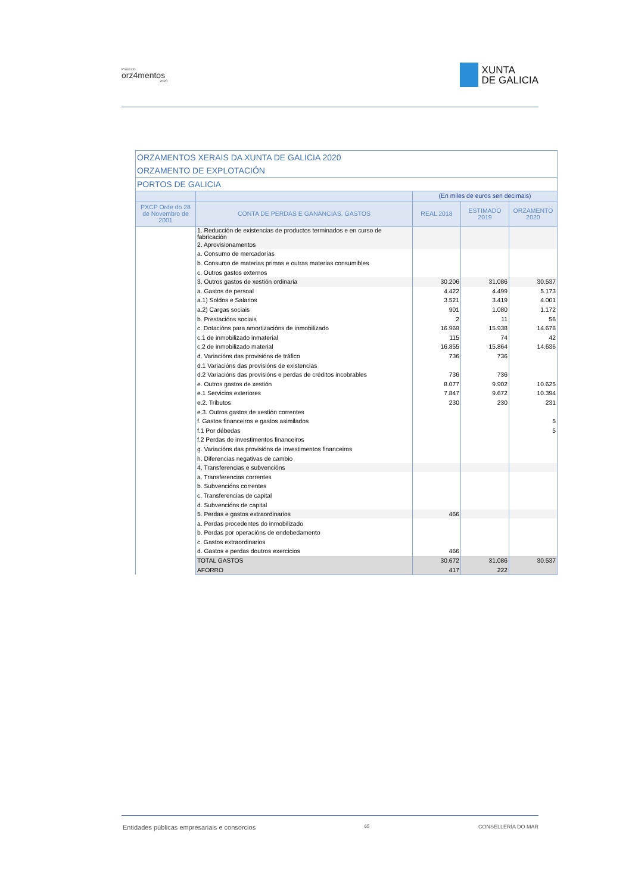Proxecto
orz4mentos
2020
XUNTA
DE GALICIA
| ORZAMENTOS XERAIS DA XUNTA DE GALICIA 2020 | | | | |
| --- | --- | --- | --- | --- |
| ORZAMENTO DE EXPLOTACIÓN | | | | |
| PORTOS DE GALICIA | | | | |
| | | (En miles de euros sen decimais) | | |
| PXCP Orde do 28 de Novembro de 2001 | CONTA DE PERDAS E GANANCIAS. GASTOS | REAL 2018 | ESTIMADO 2019 | ORZAMENTO 2020 |
| | 1. Reducción de existencias de productos terminados e en curso de fabricación | | | |
| | 2. Aprovisionamentos | | | |
| | a. Consumo de mercadorías | | | |
| | b. Consumo de materias primas e outras materias consumibles | | | |
| | c. Outros gastos externos | | | |
| | 3. Outros gastos de xestión ordinaria | 30.206 | 31.086 | 30.537 |
| | a. Gastos de persoal | 4.422 | 4.499 | 5.173 |
| | a.1) Soldos e Salarios | 3.521 | 3.419 | 4.001 |
| | a.2) Cargas sociais | 901 | 1.080 | 1.172 |
| | b. Prestacións sociais | 2 | 11 | 56 |
| | c. Dotacións para amortizacións de inmobilizado | 16.969 | 15.938 | 14.678 |
| | c.1 de inmobilizado inmaterial | 115 | 74 | 42 |
| | c.2 de inmobilizado material | 16.855 | 15.864 | 14.636 |
| | d. Variacións das provisións de tráfico | 736 | 736 | |
| | d.1 Variacións das provisións de existencias | | | |
| | d.2 Variacións das provisións e perdas de créditos incobrables | 736 | 736 | |
| | e. Outros gastos de xestión | 8.077 | 9.902 | 10.625 |
| | e.1 Servicios exteriores | 7.847 | 9.672 | 10.394 |
| | e.2. Tributos | 230 | 230 | 231 |
| | e.3. Outros gastos de xestión correntes | | | |
| | f. Gastos financeiros e gastos asimilados | | | 5 |
| | f.1 Por débedas | | | 5 |
| | f.2 Perdas de investimentos financeiros | | | |
| | g. Variacións das provisións de investimentos financeiros | | | |
| | h. Diferencias negativas de cambio | | | |
| | 4. Transferencias e subvencións | | | |
| | a. Transferencias correntes | | | |
| | b. Subvencións correntes | | | |
| | c. Transferencias de capital | | | |
| | d. Subvencións de capital | | | |
| | 5. Perdas e gastos extraordinarios | 466 | | |
| | a. Perdas procedentes do inmobilizado | | | |
| | b. Perdas por operacións de endebedamento | | | |
| | c. Gastos extraordinarios | | | |
| | d. Gastos e perdas doutros exercicios | 466 | | |
| | TOTAL GASTOS | 30.672 | 31.086 | 30.537 |
| | AFORRO | 417 | 222 | |
Entidades públicas empresariais e consorcios 65 CONSELLERÍA DO MAR